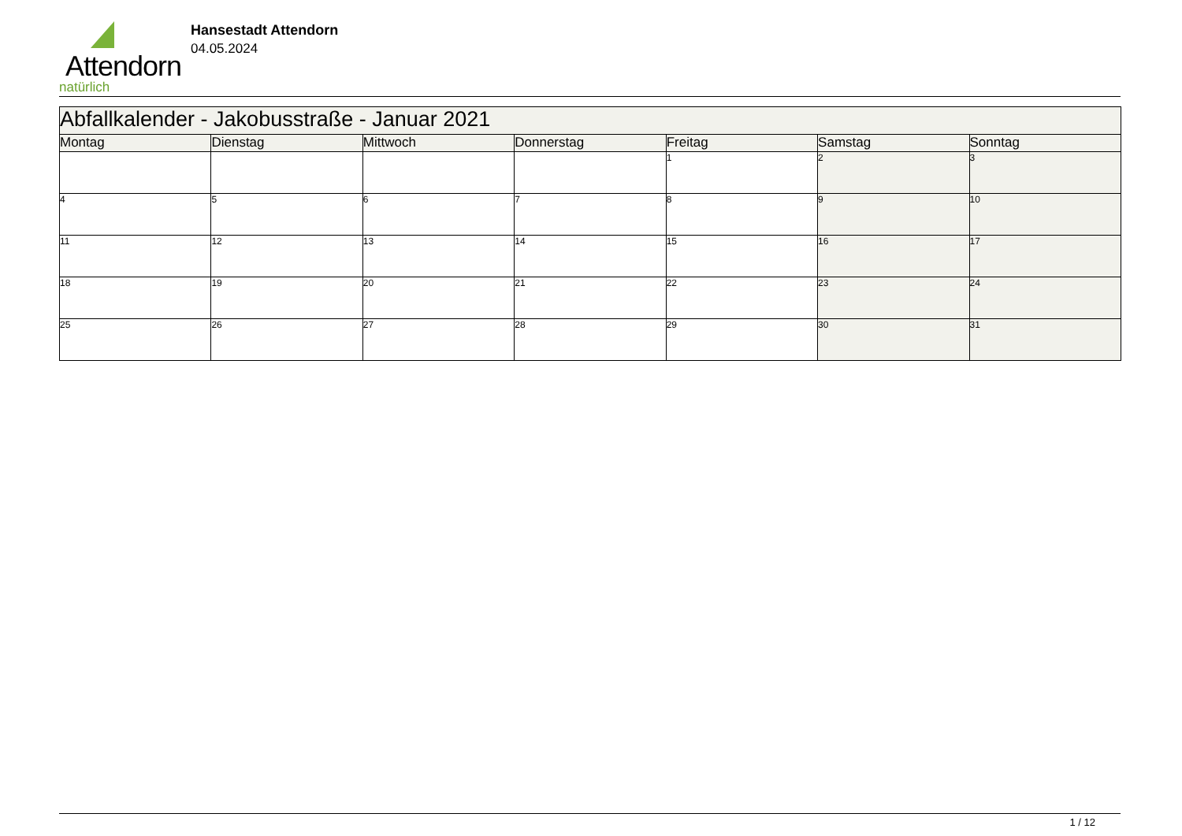Attendorn
natürlich
Hansestadt Attendorn
04.05.2024
| Abfallkalender - Jakobusstraße - Januar 2021 | | | | | | |
| Montag | Dienstag | Mittwoch | Donnerstag | Freitag | Samstag | Sonntag |
| | | | | 1 | 2 | 3 |
| 4 | 5 | 6 | 7 | 8 | 9 | 10 |
| 11 | 12 | 13 | 14 | 15 | 16 | 17 |
| 18 | 19 | 20 | 21 | 22 | 23 | 24 |
| 25 | 26 | 27 | 28 | 29 | 30 | 31 |
1 / 12